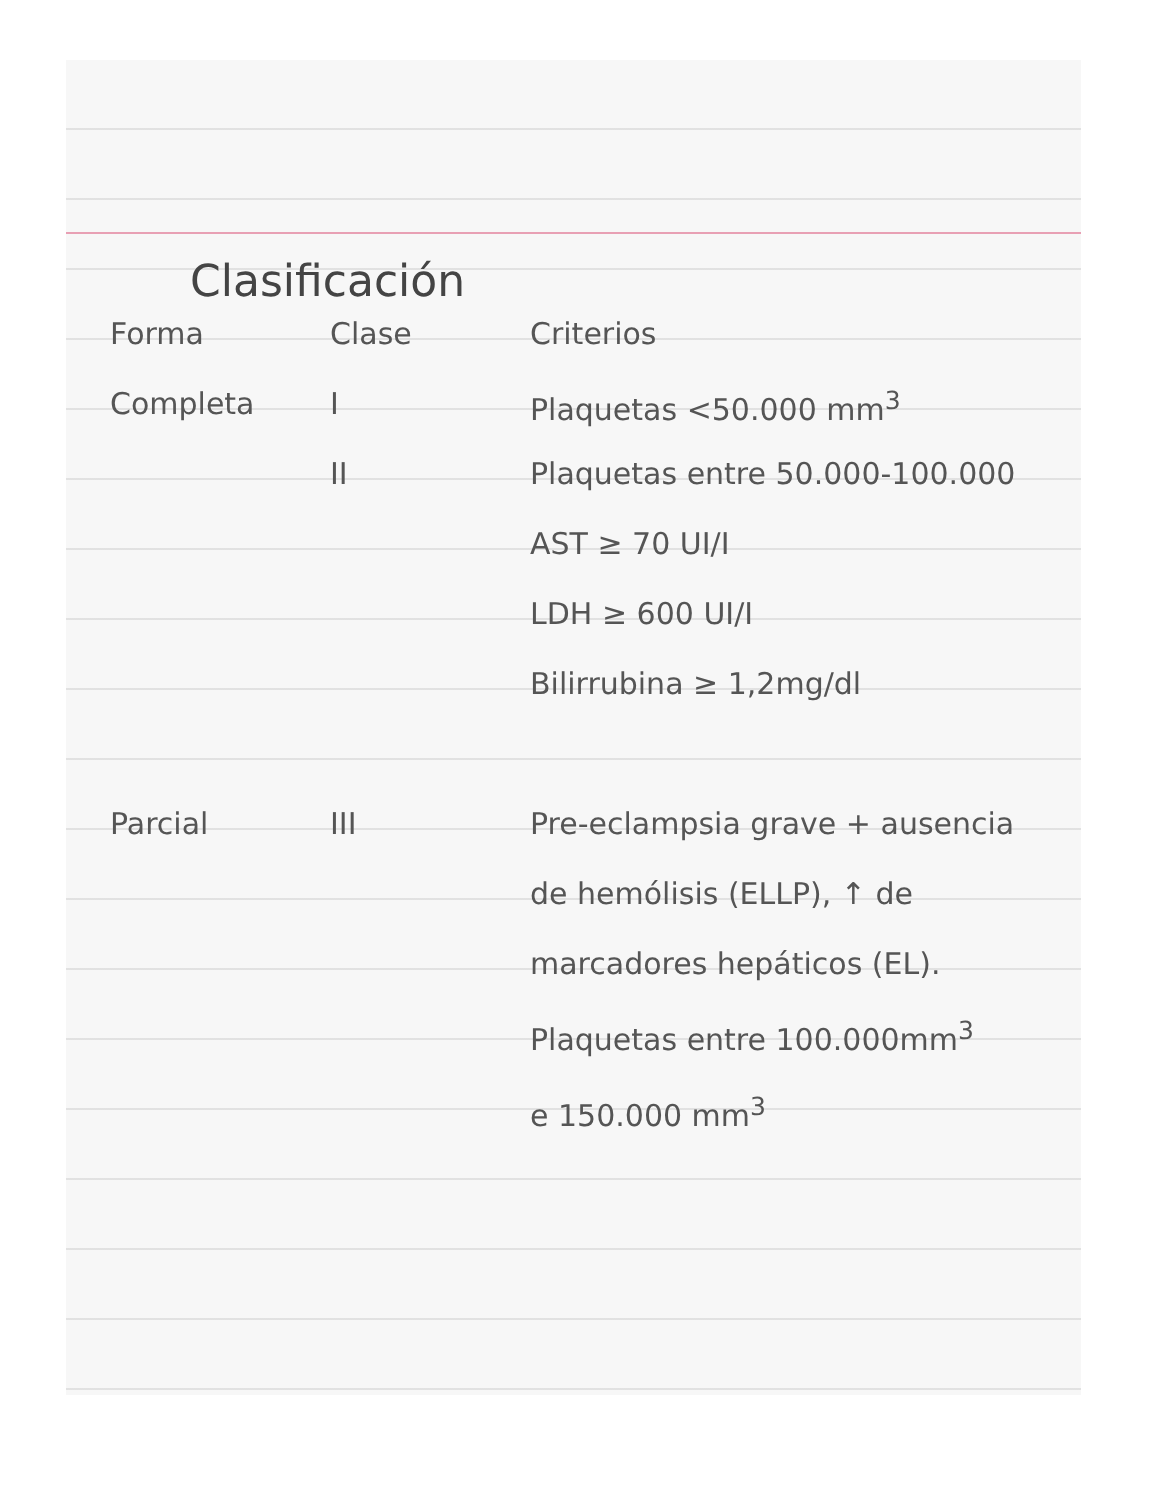Clasificación
| Forma | Clase | Criterios |
| --- | --- | --- |
| Completa | I | Plaquetas <50.000 mm<sup>3</sup> |
| | II | Plaquetas entre 50.000-100.000 |
| | | AST ≥ 70 UI/I |
| | | LDH ≥ 600 UI/I |
| | | Bilirrubina ≥ 1,2mg/dl |
| Parcial | III | Pre-eclampsia grave + ausencia de hemólisis (ELLP), ↑ de marcadores hepáticos (EL). Plaquetas entre 100.000mm<sup>3</sup> e 150.000 mm<sup>3</sup> |